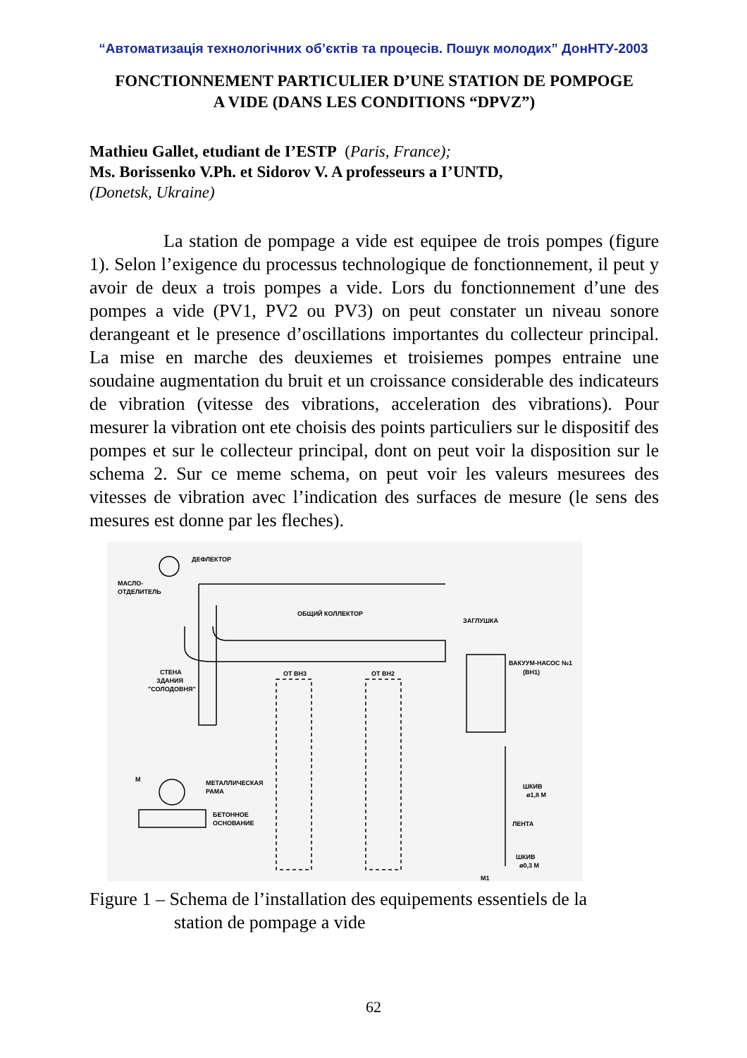“Автоматизація технологічних об’єктів та процесів. Пошук молодих” ДонНТУ-2003
FONCTIONNEMENT PARTICULIER D’UNE STATION DE POMPOGE
A VIDE (DANS LES CONDITIONS “DPVZ”)
Mathieu Gallet, etudiant de I’ESTP (Paris, France);
Ms. Borissenko V.Ph. et Sidorov V. A professeurs a I’UNTD,
(Donetsk, Ukraine)
La station de pompage a vide est equipee de trois pompes (figure 1). Selon l’exigence du processus technologique de fonctionnement, il peut y avoir de deux a trois pompes a vide. Lors du fonctionnement d’une des pompes a vide (PV1, PV2 ou PV3) on peut constater un niveau sonore derangeant et le presence d’oscillations importantes du collecteur principal. La mise en marche des deuxiemes et troisiemes pompes entraine une soudaine augmentation du bruit et un croissance considerable des indicateurs de vibration (vitesse des vibrations, acceleration des vibrations). Pour mesurer la vibration ont ete choisis des points particuliers sur le dispositif des pompes et sur le collecteur principal, dont on peut voir la disposition sur le schema 2. Sur ce meme schema, on peut voir les valeurs mesurees des vitesses de vibration avec l’indication des surfaces de mesure (le sens des mesures est donne par les fleches).
ДЕФЛЕКТОР
МАСЛО-
ОТДЕЛИТЕЛЬ
ОБЩИЙ КОЛЛЕКТОР
ЗАГЛУШКА
ВАКУУМ-НАСОС №1
(ВН1)
СТЕНА
ЗДАНИЯ
"СОЛОДОВНЯ"
ОТ ВН3
ОТ ВН2
М
МЕТАЛЛИЧЕСКАЯ
РАМА
БЕТОННОЕ
ОСНОВАНИЕ
ШКИВ
ø1,8 М
ЛЕНТА
ШКИВ
ø0,3 М
М1
Figure 1 – Schema de l’installation des equipements essentiels de la
station de pompage a vide
62